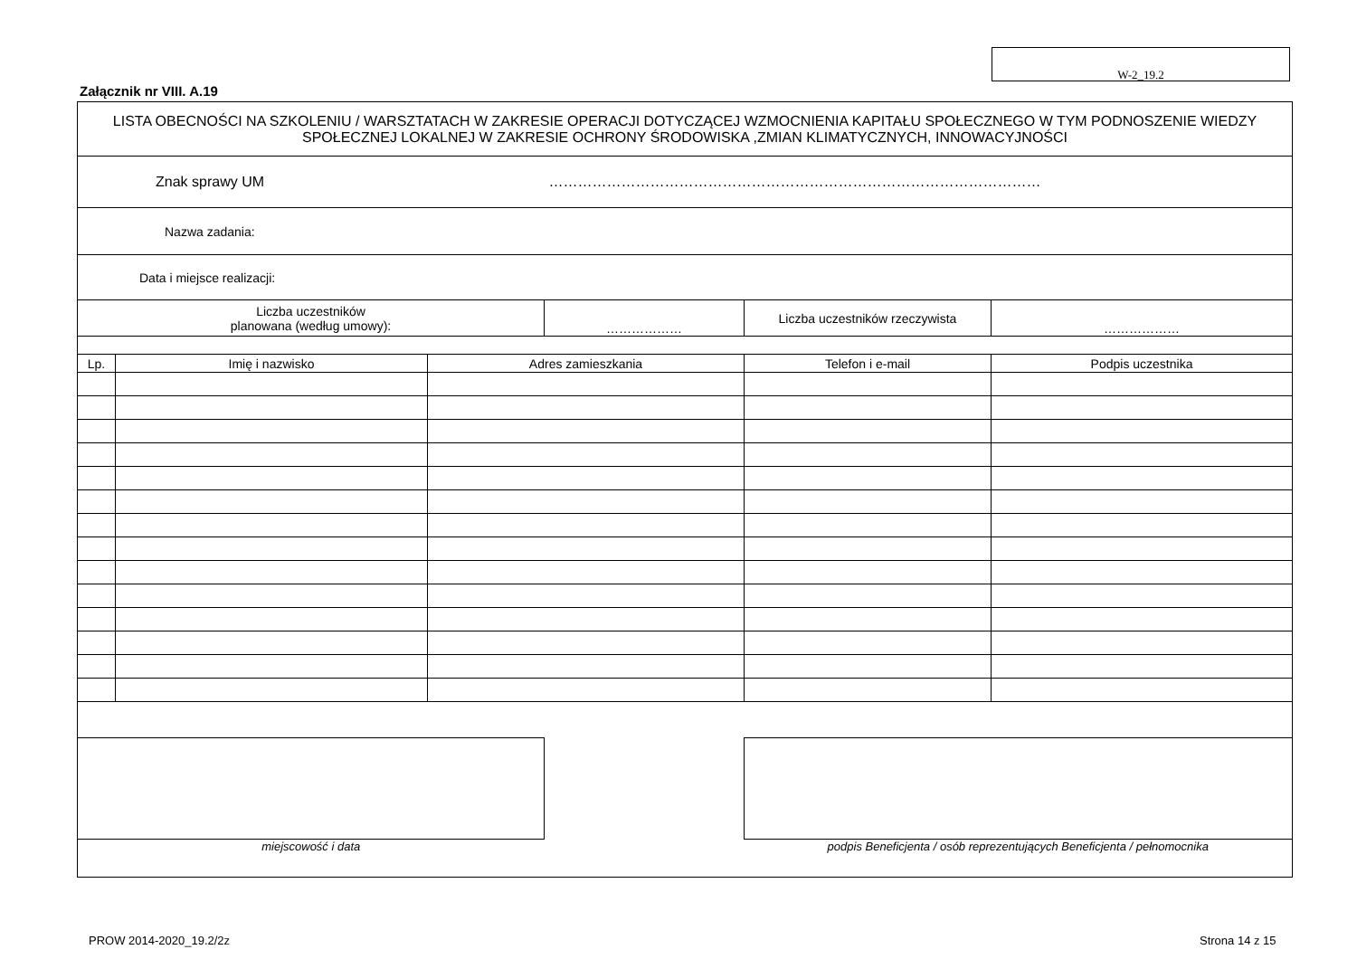W-2_19.2
Załącznik nr VIII. A.19
| LISTA OBECNOŚCI NA SZKOLENIU / WARSZTATACH W ZAKRESIE OPERACJI DOTYCZĄCEJ WZMOCNIENIA KAPITAŁU SPOŁECZNEGO W TYM PODNOSZENIE WIEDZY SPOŁECZNEJ LOKALNEJ W ZAKRESIE OCHRONY ŚRODOWISKA ,ZMIAN KLIMATYCZNYCH, INNOWACYJNOŚCI | | | | | |
| Znak sprawy UM ………………………………………………………………………………………… | | | | | |
| Nazwa zadania: | | | | | |
| Data i miejsce realizacji: | | | | | |
| Liczba uczestników planowana (według umowy): | | | ……………… | Liczba uczestników rzeczywista | ……………… |
| Lp. | Imię i nazwisko | Adres zamieszkania | | Telefon i e-mail | Podpis uczestnika |
| miejscowość i data | | | | podpis Beneficjenta / osób reprezentujących Beneficjenta / pełnomocnika | |
PROW 2014-2020_19.2/2z Strona 14 z 15